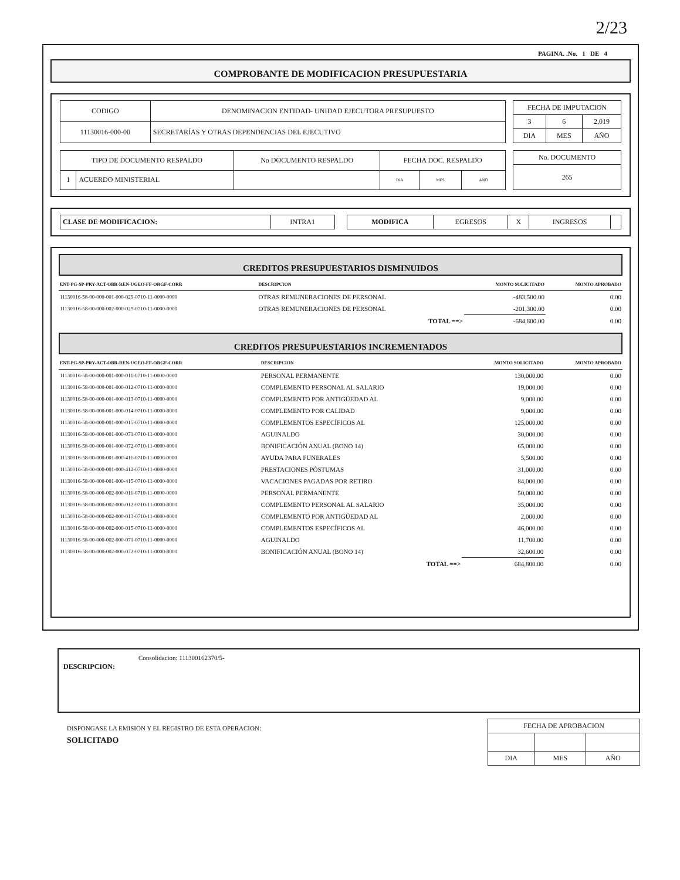2/23
PAGINA. .No. 1 DE 4
COMPROBANTE DE MODIFICACION PRESUPUESTARIA
| CODIGO | DENOMINACION ENTIDAD- UNIDAD EJECUTORA PRESUPUESTO |
| 11130016-000-00 | SECRETARÍAS Y OTRAS DEPENDENCIAS DEL EJECUTIVO |
| FECHA DE IMPUTACION | | |
| 3 | 6 | 2,019 |
| DIA | MES | AÑO |
| TIPO DE DOCUMENTO RESPALDO | | No DOCUMENTO RESPALDO | FECHA DOC. RESPALDO | | |
| 1 | ACUERDO MINISTERIAL | | DIA | MES | AÑO |
| No. DOCUMENTO |
| 265 |
| CLASE DE MODIFICACION: | INTRA1 |
| MODIFICA | EGRESOS | X | INGRESOS | |
CREDITOS PRESUPUESTARIOS DISMINUIDOS
| ENT-PG-SP-PRY-ACT-OBR-REN-UGEO-FF-ORGF-CORR | DESCRIPCION | MONTO SOLICITADO | MONTO APROBADO |
| --- | --- | --- | --- |
| 11130016-58-00-000-001-000-029-0710-11-0000-0000 | OTRAS REMUNERACIONES DE PERSONAL | -483,500.00 | 0.00 |
| 11130016-58-00-000-002-000-029-0710-11-0000-0000 | OTRAS REMUNERACIONES DE PERSONAL | -201,300.00 | 0.00 |
| | TOTAL ==> | -684,800.00 | 0.00 |
CREDITOS PRESUPUESTARIOS INCREMENTADOS
| ENT-PG-SP-PRY-ACT-OBR-REN-UGEO-FF-ORGF-CORR | DESCRIPCION | MONTO SOLICITADO | MONTO APROBADO |
| --- | --- | --- | --- |
| 11130016-58-00-000-001-000-011-0710-11-0000-0000 | PERSONAL PERMANENTE | 130,000.00 | 0.00 |
| 11130016-58-00-000-001-000-012-0710-11-0000-0000 | COMPLEMENTO PERSONAL AL SALARIO | 19,000.00 | 0.00 |
| 11130016-58-00-000-001-000-013-0710-11-0000-0000 | COMPLEMENTO POR ANTIGÜEDAD AL | 9,000.00 | 0.00 |
| 11130016-58-00-000-001-000-014-0710-11-0000-0000 | COMPLEMENTO POR CALIDAD | 9,000.00 | 0.00 |
| 11130016-58-00-000-001-000-015-0710-11-0000-0000 | COMPLEMENTOS ESPECÍFICOS AL | 125,000.00 | 0.00 |
| 11130016-58-00-000-001-000-071-0710-11-0000-0000 | AGUINALDO | 30,000.00 | 0.00 |
| 11130016-58-00-000-001-000-072-0710-11-0000-0000 | BONIFICACIÓN ANUAL (BONO 14) | 65,000.00 | 0.00 |
| 11130016-58-00-000-001-000-411-0710-11-0000-0000 | AYUDA PARA FUNERALES | 5,500.00 | 0.00 |
| 11130016-58-00-000-001-000-412-0710-11-0000-0000 | PRESTACIONES PÓSTUMAS | 31,000.00 | 0.00 |
| 11130016-58-00-000-001-000-415-0710-11-0000-0000 | VACACIONES PAGADAS POR RETIRO | 84,000.00 | 0.00 |
| 11130016-58-00-000-002-000-011-0710-11-0000-0000 | PERSONAL PERMANENTE | 50,000.00 | 0.00 |
| 11130016-58-00-000-002-000-012-0710-11-0000-0000 | COMPLEMENTO PERSONAL AL SALARIO | 35,000.00 | 0.00 |
| 11130016-58-00-000-002-000-013-0710-11-0000-0000 | COMPLEMENTO POR ANTIGÜEDAD AL | 2,000.00 | 0.00 |
| 11130016-58-00-000-002-000-015-0710-11-0000-0000 | COMPLEMENTOS ESPECÍFICOS AL | 46,000.00 | 0.00 |
| 11130016-58-00-000-002-000-071-0710-11-0000-0000 | AGUINALDO | 11,700.00 | 0.00 |
| 11130016-58-00-000-002-000-072-0710-11-0000-0000 | BONIFICACIÓN ANUAL (BONO 14) | 32,600.00 | 0.00 |
| | TOTAL ==> | 684,800.00 | 0.00 |
DESCRIPCION: Consolidacion: 111300162370/5-
DISPONGASE LA EMISION Y EL REGISTRO DE ESTA OPERACION:
SOLICITADO
| FECHA DE APROBACION | | |
| DIA | MES | AÑO |